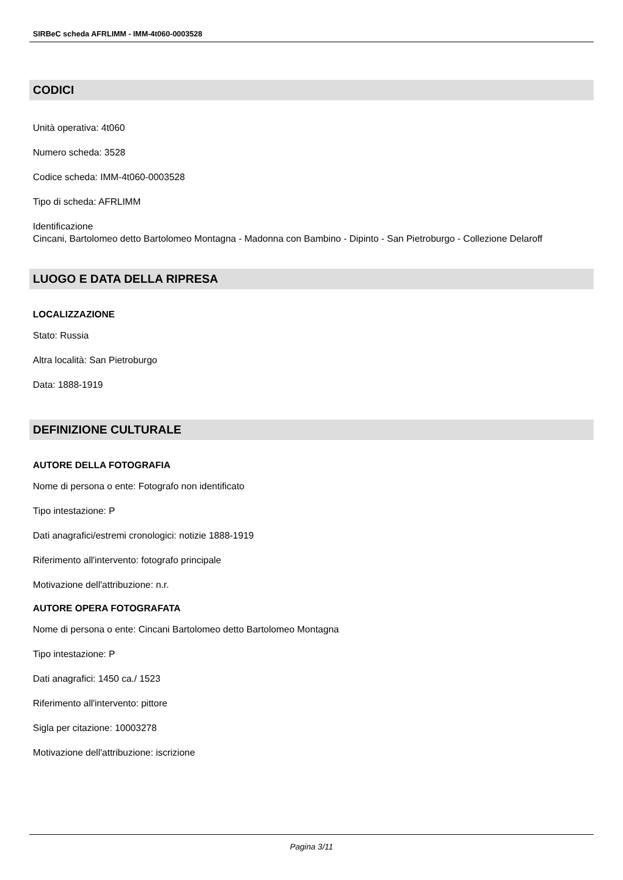SIRBeC scheda AFRLIMM - IMM-4t060-0003528
CODICI
Unità operativa: 4t060
Numero scheda: 3528
Codice scheda: IMM-4t060-0003528
Tipo di scheda: AFRLIMM
Identificazione
Cincani, Bartolomeo detto Bartolomeo Montagna - Madonna con Bambino - Dipinto - San Pietroburgo - Collezione Delaroff
LUOGO E DATA DELLA RIPRESA
LOCALIZZAZIONE
Stato: Russia
Altra località: San Pietroburgo
Data: 1888-1919
DEFINIZIONE CULTURALE
AUTORE DELLA FOTOGRAFIA
Nome di persona o ente: Fotografo non identificato
Tipo intestazione: P
Dati anagrafici/estremi cronologici: notizie 1888-1919
Riferimento all'intervento: fotografo principale
Motivazione dell'attribuzione: n.r.
AUTORE OPERA FOTOGRAFATA
Nome di persona o ente: Cincani Bartolomeo detto Bartolomeo Montagna
Tipo intestazione: P
Dati anagrafici: 1450 ca./ 1523
Riferimento all'intervento: pittore
Sigla per citazione: 10003278
Motivazione dell'attribuzione: iscrizione
Pagina 3/11